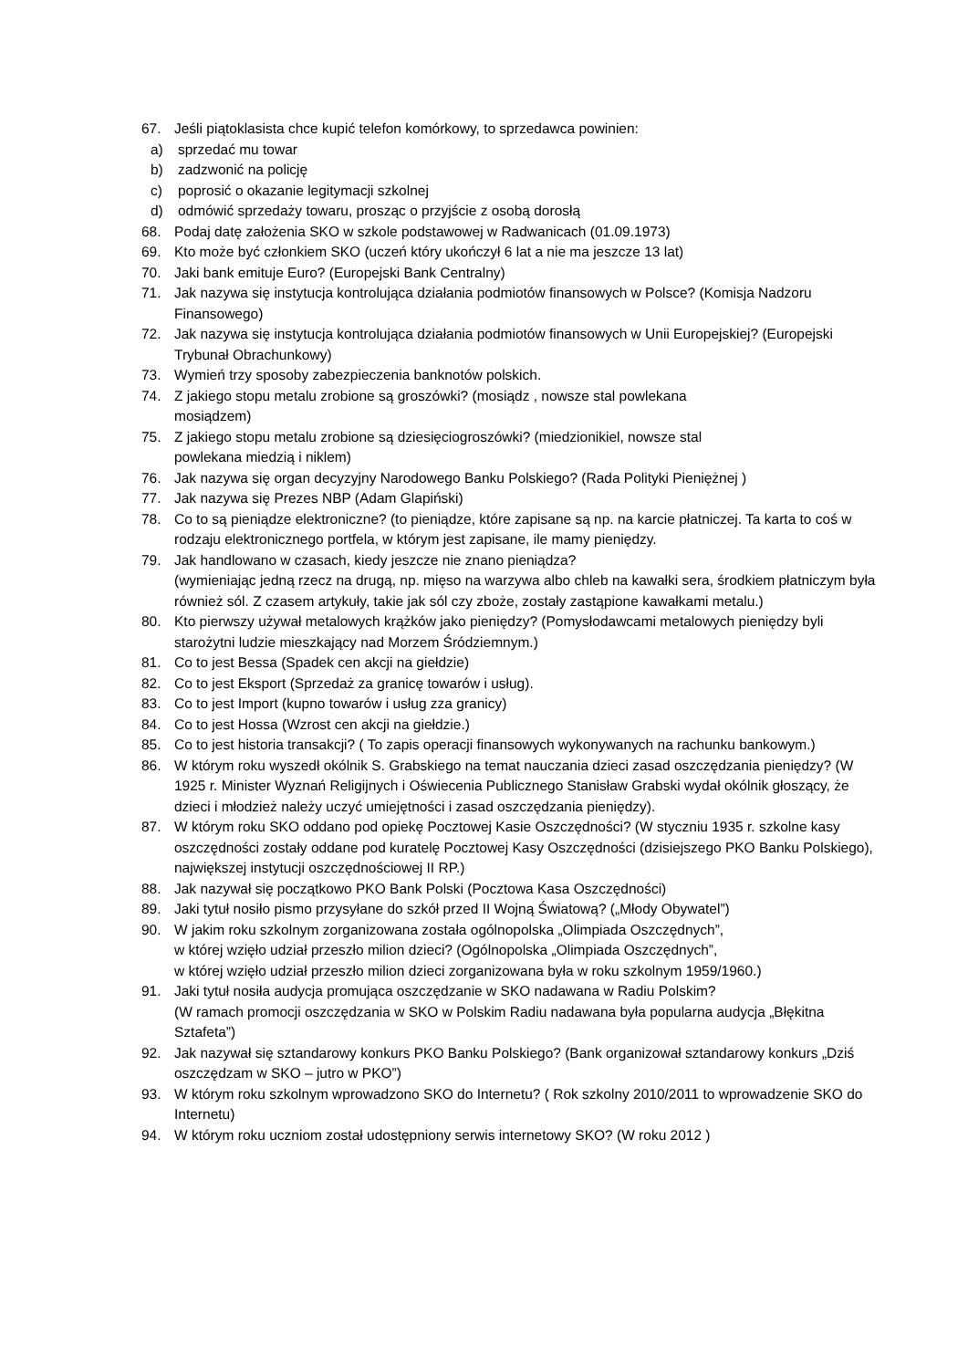67. Jeśli piątoklasista chce kupić telefon komórkowy, to sprzedawca powinien:
a) sprzedać mu towar
b) zadzwonić na policję
c) poprosić o okazanie legitymacji szkolnej
d) odmówić sprzedaży towaru, prosząc o przyjście z osobą dorosłą
68. Podaj datę założenia SKO w szkole podstawowej w Radwanicach (01.09.1973)
69. Kto może być członkiem SKO (uczeń który ukończył 6 lat a nie ma jeszcze 13 lat)
70. Jaki bank emituje Euro? (Europejski Bank Centralny)
71. Jak nazywa się instytucja kontrolująca działania podmiotów finansowych w Polsce? (Komisja Nadzoru Finansowego)
72. Jak nazywa się instytucja kontrolująca działania podmiotów finansowych w Unii Europejskiej? (Europejski Trybunał Obrachunkowy)
73. Wymień trzy sposoby zabezpieczenia banknotów polskich.
74. Z jakiego stopu metalu zrobione są groszówki? (mosiądz , nowsze stal powlekana
mosiądzem)
75. Z jakiego stopu metalu zrobione są dziesięciogroszówki? (miedzionikiel, nowsze stal
powlekana miedzią i niklem)
76. Jak nazywa się organ decyzyjny Narodowego Banku Polskiego? (Rada Polityki Pieniężnej )
77. Jak nazywa się Prezes NBP (Adam Glapiński)
78. Co to są pieniądze elektroniczne? (to pieniądze, które zapisane są np. na karcie płatniczej. Ta karta to coś w rodzaju elektronicznego portfela, w którym jest zapisane, ile mamy pieniędzy.
79. Jak handlowano w czasach, kiedy jeszcze nie znano pieniądza?
(wymieniając jedną rzecz na drugą, np. mięso na warzywa albo chleb na kawałki sera, środkiem płatniczym była również sól. Z czasem artykuły, takie jak sól czy zboże, zostały zastąpione kawałkami metalu.)
80. Kto pierwszy używał metalowych krążków jako pieniędzy? (Pomysłodawcami metalowych pieniędzy byli starożytni ludzie mieszkający nad Morzem Śródziemnym.)
81. Co to jest Bessa (Spadek cen akcji na giełdzie)
82. Co to jest Eksport (Sprzedaż za granicę towarów i usług).
83. Co to jest Import (kupno towarów i usług zza granicy)
84. Co to jest Hossa (Wzrost cen akcji na giełdzie.)
85. Co to jest historia transakcji? ( To zapis operacji finansowych wykonywanych na rachunku bankowym.)
86. W którym roku wyszedł okólnik S. Grabskiego na temat nauczania dzieci zasad oszczędzania pieniędzy? (W 1925 r. Minister Wyznań Religijnych i Oświecenia Publicznego Stanisław Grabski wydał okólnik głoszący, że dzieci i młodzież należy uczyć umiejętności i zasad oszczędzania pieniędzy).
87. W którym roku SKO oddano pod opiekę Pocztowej Kasie Oszczędności? (W styczniu 1935 r. szkolne kasy oszczędności zostały oddane pod kuratelę Pocztowej Kasy Oszczędności (dzisiejszego PKO Banku Polskiego), największej instytucji oszczędnościowej II RP.)
88. Jak nazywał się początkowo PKO Bank Polski (Pocztowa Kasa Oszczędności)
89. Jaki tytuł nosiło pismo przysyłane do szkół przed II Wojną Światową? („Młody Obywatel”)
90. W jakim roku szkolnym zorganizowana została ogólnopolska „Olimpiada Oszczędnych”,
w której wzięło udział przeszło milion dzieci? (Ogólnopolska „Olimpiada Oszczędnych”,
w której wzięło udział przeszło milion dzieci zorganizowana była w roku szkolnym 1959/1960.)
91. Jaki tytuł nosiła audycja promująca oszczędzanie w SKO nadawana w Radiu Polskim?
(W ramach promocji oszczędzania w SKO w Polskim Radiu nadawana była popularna audycja „Błękitna Sztafeta”)
92. Jak nazywał się sztandarowy konkurs PKO Banku Polskiego? (Bank organizował sztandarowy konkurs „Dziś oszczędzam w SKO – jutro w PKO”)
93. W którym roku szkolnym wprowadzono SKO do Internetu? ( Rok szkolny 2010/2011 to wprowadzenie SKO do Internetu)
94. W którym roku uczniom został udostępniony serwis internetowy SKO? (W roku 2012 )